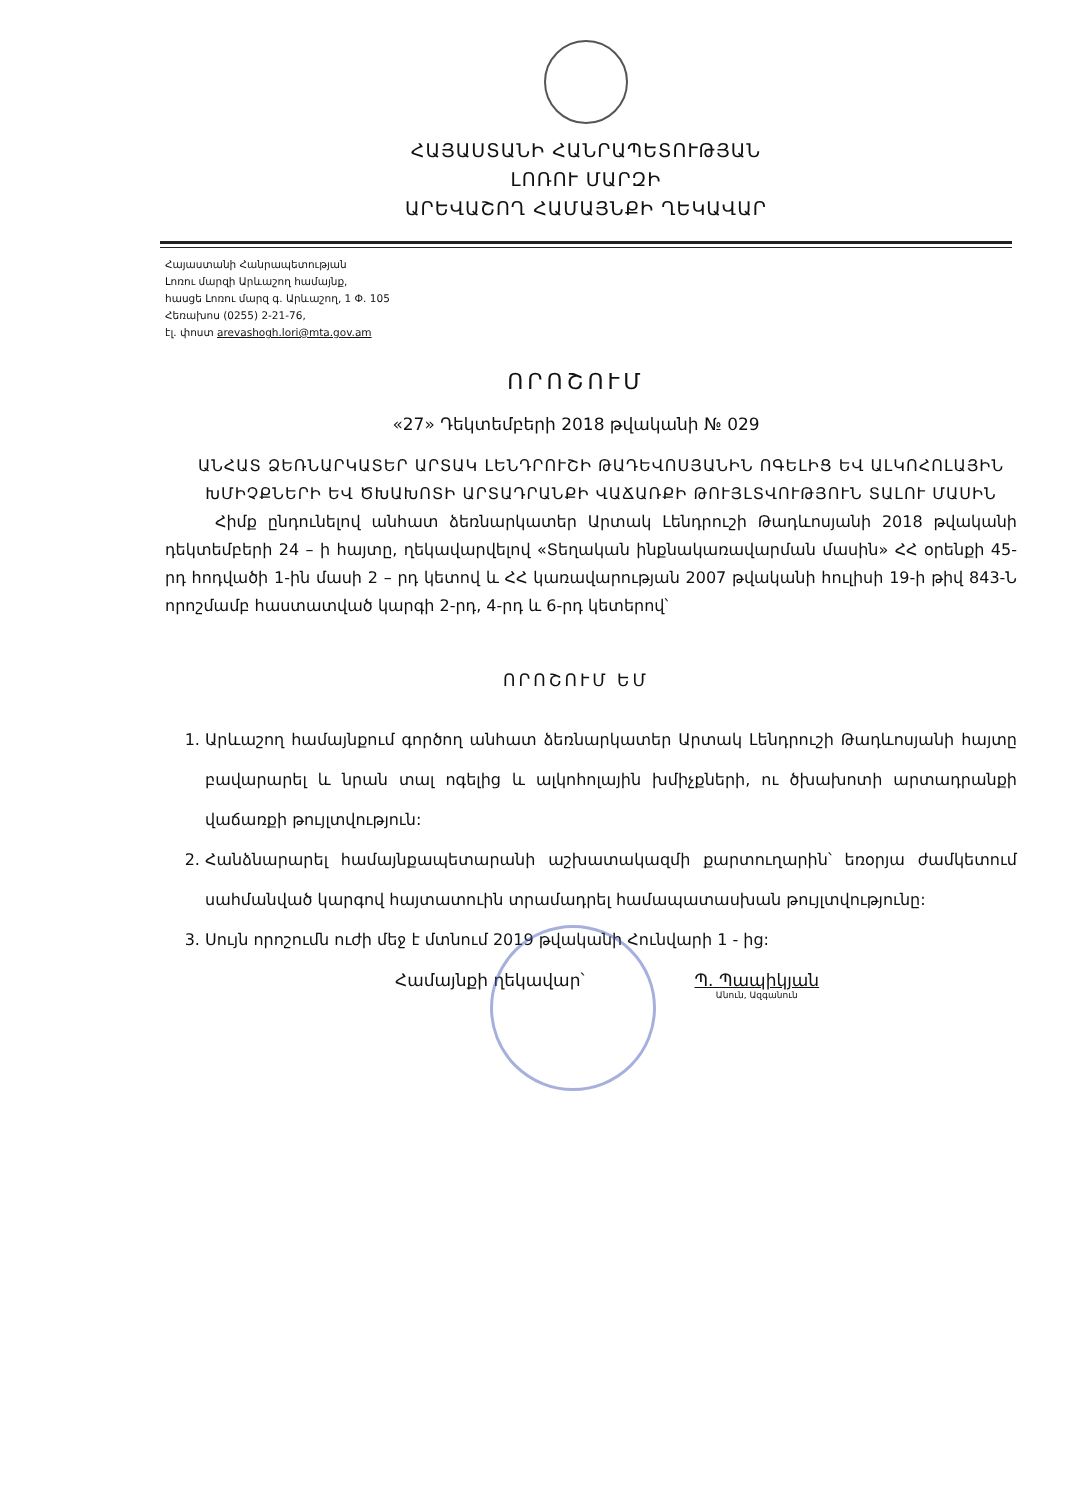ՀԱՅԱՍՏԱՆԻ ՀԱՆՐԱՊԵՏՈՒԹՅԱՆ
ԼՈՌՈՒ ՄԱՐԶԻ
ԱՐԵՎԱՇՈՂ ՀԱՄԱՅՆՔԻ ՂԵԿԱՎԱՐ
Հայաստանի Հանրապետության
Լոռու մարզի Արևաշող համայնք,
հասցե Լոռու մարզ գ. Արևաշող, 1 Փ. 105
Հեռախոս (0255) 2-21-76,
էլ. փոստ arevashogh.lori@mta.gov.am
ՈՐՈՇՈՒՄ
«27» Դեկտեմբերի 2018 թվականի № 029
ԱՆՀԱՏ ՁԵՌՆԱՐԿԱՏԵՐ ԱՐՏԱԿ ԼԵՆԴՐՈՒՇԻ ԹԱԴԵՎՈՍՅԱՆԻՆ ՈԳԵԼԻՑ ԵՎ ԱԼԿՈՀՈԼԱՅԻՆ ԽՄԻՉՔՆԵՐԻ ԵՎ ԾԽԱԽՈՏԻ ԱՐՏԱԴՐԱՆՔԻ ՎԱՃԱՌՔԻ ԹՈՒՅԼՏՎՈՒԹՅՈՒՆ ՏԱԼՈՒ ՄԱՍԻՆ
Հիմք ընդունելով անհատ ձեռնարկատեր Արտակ Լենդրուշի Թադևոսյանի 2018 թվականի դեկտեմբերի 24 – ի հայտը, ղեկավարվելով «Տեղական ինքնակառավարման մասին» ՀՀ օրենքի 45-րդ հոդվածի 1-ին մասի 2 – րդ կետով և ՀՀ կառավարության 2007 թվականի հուլիսի 19-ի թիվ 843-Ն որոշմամբ հաստատված կարգի 2-րդ, 4-րդ և 6-րդ կետերով՝
ՈՐՈՇՈՒՄ ԵՄ
1. Արևաշող համայնքում գործող անհատ ձեռնարկատեր Արտակ Լենդրուշի Թադևոսյանի հայտը բավարարել և նրան տալ ոգելից և ալկոհոլային խմիչքների, ու ծխախոտի արտադրանքի վաճառքի թույլտվություն:
2. Հանձնարարել համայնքապետարանի աշխատակազմի քարտուղարին՝ եռօրյա ժամկետում սահմանված կարգով հայտատուին տրամադրել համապատասխան թույլտվությունը:
3. Սույն որոշումն ուժի մեջ է մտնում 2019 թվականի Հունվարի 1 - ից:
Համայնքի ղեկավար՝ Պ. Պապիկյան
Անուն, Ազգանուն